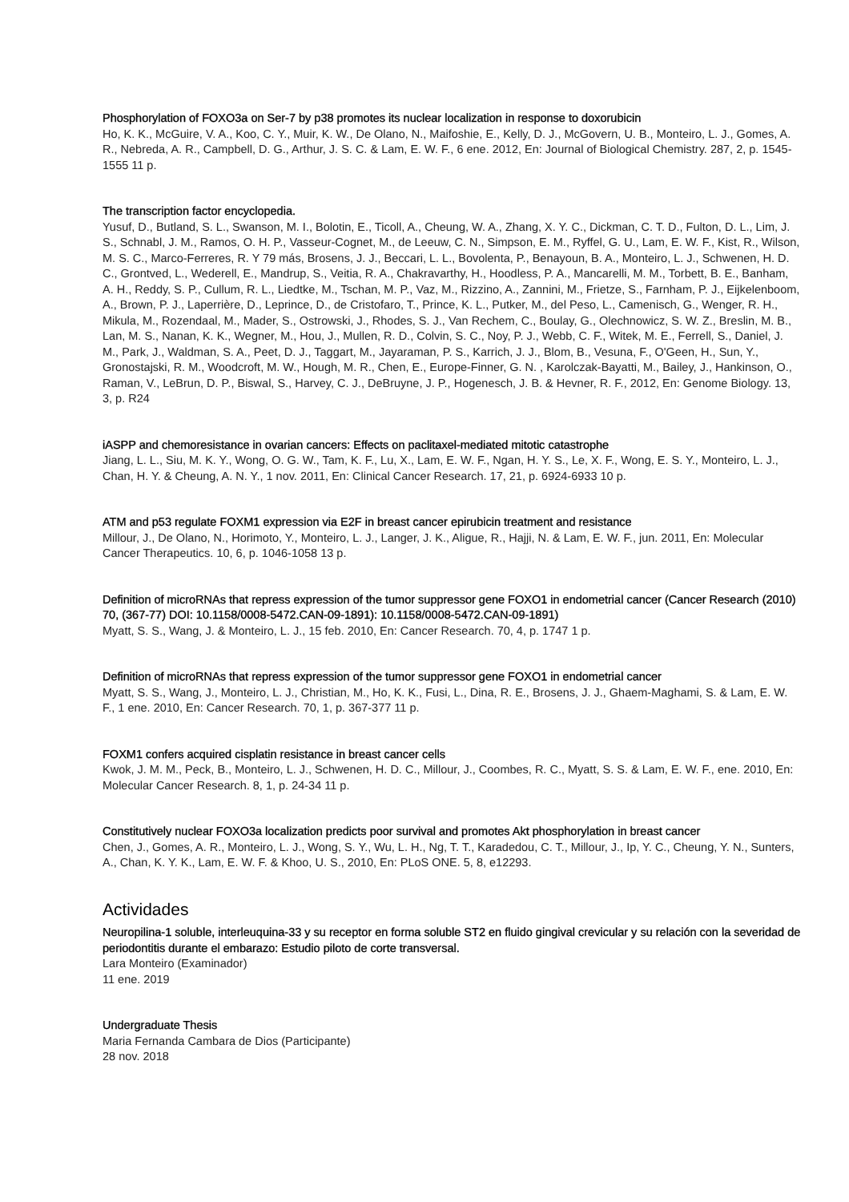Phosphorylation of FOXO3a on Ser-7 by p38 promotes its nuclear localization in response to doxorubicin
Ho, K. K., McGuire, V. A., Koo, C. Y., Muir, K. W., De Olano, N., Maifoshie, E., Kelly, D. J., McGovern, U. B., Monteiro, L. J., Gomes, A. R., Nebreda, A. R., Campbell, D. G., Arthur, J. S. C. & Lam, E. W. F., 6 ene. 2012, En: Journal of Biological Chemistry. 287, 2, p. 1545-1555 11 p.
The transcription factor encyclopedia.
Yusuf, D., Butland, S. L., Swanson, M. I., Bolotin, E., Ticoll, A., Cheung, W. A., Zhang, X. Y. C., Dickman, C. T. D., Fulton, D. L., Lim, J. S., Schnabl, J. M., Ramos, O. H. P., Vasseur-Cognet, M., de Leeuw, C. N., Simpson, E. M., Ryffel, G. U., Lam, E. W. F., Kist, R., Wilson, M. S. C., Marco-Ferreres, R. Y 79 más, Brosens, J. J., Beccari, L. L., Bovolenta, P., Benayoun, B. A., Monteiro, L. J., Schwenen, H. D. C., Grontved, L., Wederell, E., Mandrup, S., Veitia, R. A., Chakravarthy, H., Hoodless, P. A., Mancarelli, M. M., Torbett, B. E., Banham, A. H., Reddy, S. P., Cullum, R. L., Liedtke, M., Tschan, M. P., Vaz, M., Rizzino, A., Zannini, M., Frietze, S., Farnham, P. J., Eijkelenboom, A., Brown, P. J., Laperrière, D., Leprince, D., de Cristofaro, T., Prince, K. L., Putker, M., del Peso, L., Camenisch, G., Wenger, R. H., Mikula, M., Rozendaal, M., Mader, S., Ostrowski, J., Rhodes, S. J., Van Rechem, C., Boulay, G., Olechnowicz, S. W. Z., Breslin, M. B., Lan, M. S., Nanan, K. K., Wegner, M., Hou, J., Mullen, R. D., Colvin, S. C., Noy, P. J., Webb, C. F., Witek, M. E., Ferrell, S., Daniel, J. M., Park, J., Waldman, S. A., Peet, D. J., Taggart, M., Jayaraman, P. S., Karrich, J. J., Blom, B., Vesuna, F., O'Geen, H., Sun, Y., Gronostajski, R. M., Woodcroft, M. W., Hough, M. R., Chen, E., Europe-Finner, G. N. , Karolczak-Bayatti, M., Bailey, J., Hankinson, O., Raman, V., LeBrun, D. P., Biswal, S., Harvey, C. J., DeBruyne, J. P., Hogenesch, J. B. & Hevner, R. F., 2012, En: Genome Biology. 13, 3, p. R24
iASPP and chemoresistance in ovarian cancers: Effects on paclitaxel-mediated mitotic catastrophe
Jiang, L. L., Siu, M. K. Y., Wong, O. G. W., Tam, K. F., Lu, X., Lam, E. W. F., Ngan, H. Y. S., Le, X. F., Wong, E. S. Y., Monteiro, L. J., Chan, H. Y. & Cheung, A. N. Y., 1 nov. 2011, En: Clinical Cancer Research. 17, 21, p. 6924-6933 10 p.
ATM and p53 regulate FOXM1 expression via E2F in breast cancer epirubicin treatment and resistance
Millour, J., De Olano, N., Horimoto, Y., Monteiro, L. J., Langer, J. K., Aligue, R., Hajji, N. & Lam, E. W. F., jun. 2011, En: Molecular Cancer Therapeutics. 10, 6, p. 1046-1058 13 p.
Definition of microRNAs that repress expression of the tumor suppressor gene FOXO1 in endometrial cancer (Cancer Research (2010) 70, (367-77) DOI: 10.1158/0008-5472.CAN-09-1891): 10.1158/0008-5472.CAN-09-1891)
Myatt, S. S., Wang, J. & Monteiro, L. J., 15 feb. 2010, En: Cancer Research. 70, 4, p. 1747 1 p.
Definition of microRNAs that repress expression of the tumor suppressor gene FOXO1 in endometrial cancer
Myatt, S. S., Wang, J., Monteiro, L. J., Christian, M., Ho, K. K., Fusi, L., Dina, R. E., Brosens, J. J., Ghaem-Maghami, S. & Lam, E. W. F., 1 ene. 2010, En: Cancer Research. 70, 1, p. 367-377 11 p.
FOXM1 confers acquired cisplatin resistance in breast cancer cells
Kwok, J. M. M., Peck, B., Monteiro, L. J., Schwenen, H. D. C., Millour, J., Coombes, R. C., Myatt, S. S. & Lam, E. W. F., ene. 2010, En: Molecular Cancer Research. 8, 1, p. 24-34 11 p.
Constitutively nuclear FOXO3a localization predicts poor survival and promotes Akt phosphorylation in breast cancer
Chen, J., Gomes, A. R., Monteiro, L. J., Wong, S. Y., Wu, L. H., Ng, T. T., Karadedou, C. T., Millour, J., Ip, Y. C., Cheung, Y. N., Sunters, A., Chan, K. Y. K., Lam, E. W. F. & Khoo, U. S., 2010, En: PLoS ONE. 5, 8, e12293.
Actividades
Neuropilina-1 soluble, interleuquina-33 y su receptor en forma soluble ST2 en fluido gingival crevicular y su relación con la severidad de periodontitis durante el embarazo: Estudio piloto de corte transversal.
Lara Monteiro (Examinador)
11 ene. 2019
Undergraduate Thesis
Maria Fernanda Cambara de Dios (Participante)
28 nov. 2018